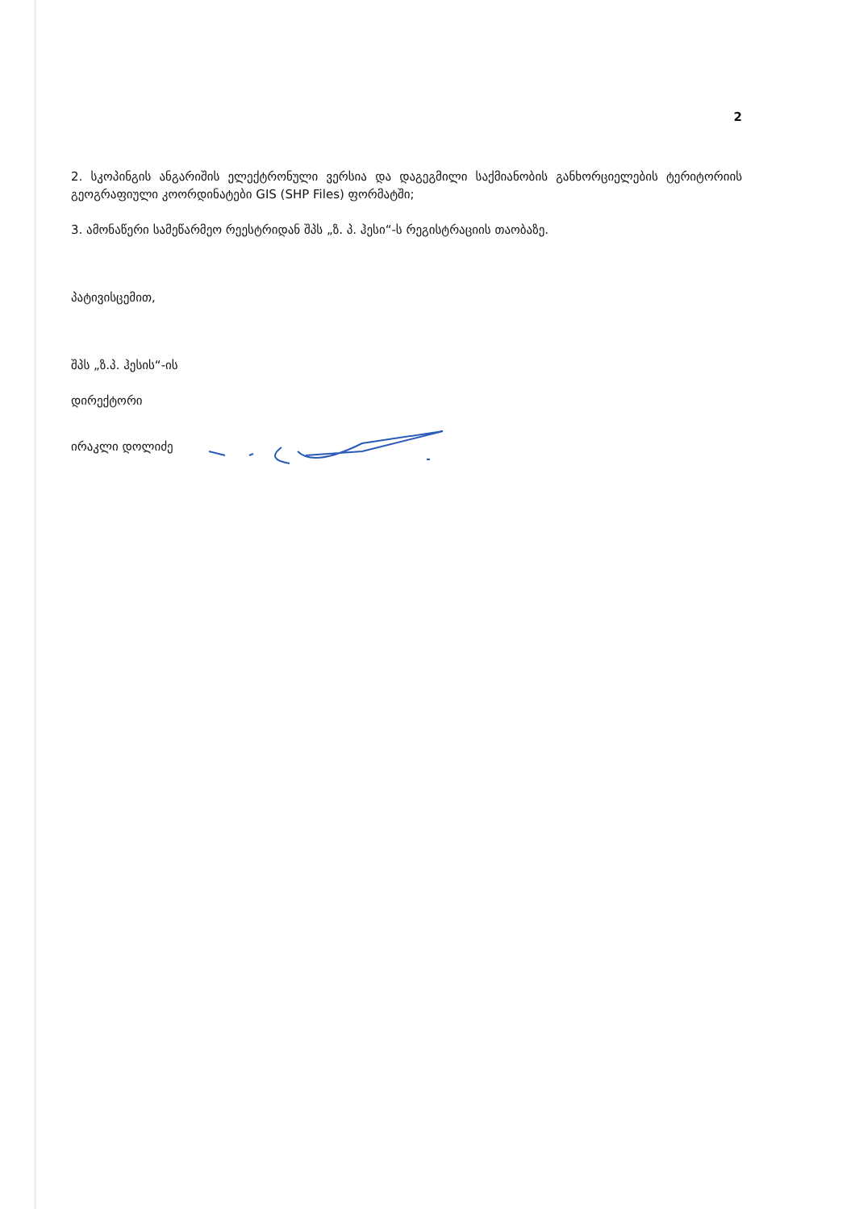2
2. სკოპინგის ანგარიშის ელექტრონული ვერსია და დაგეგმილი საქმიანობის განხორციელების ტერიტორიის გეოგრაფიული კოორდინატები GIS (SHP Files) ფორმატში;
3. ამონაწერი სამეწარმეო რეესტრიდან შპს „ზ. პ. ჰესი“-ს რეგისტრაციის თაობაზე.
პატივისცემით,
შპს „ზ.პ. ჰესის“-ის
დირექტორი
ირაკლი დოლიძე